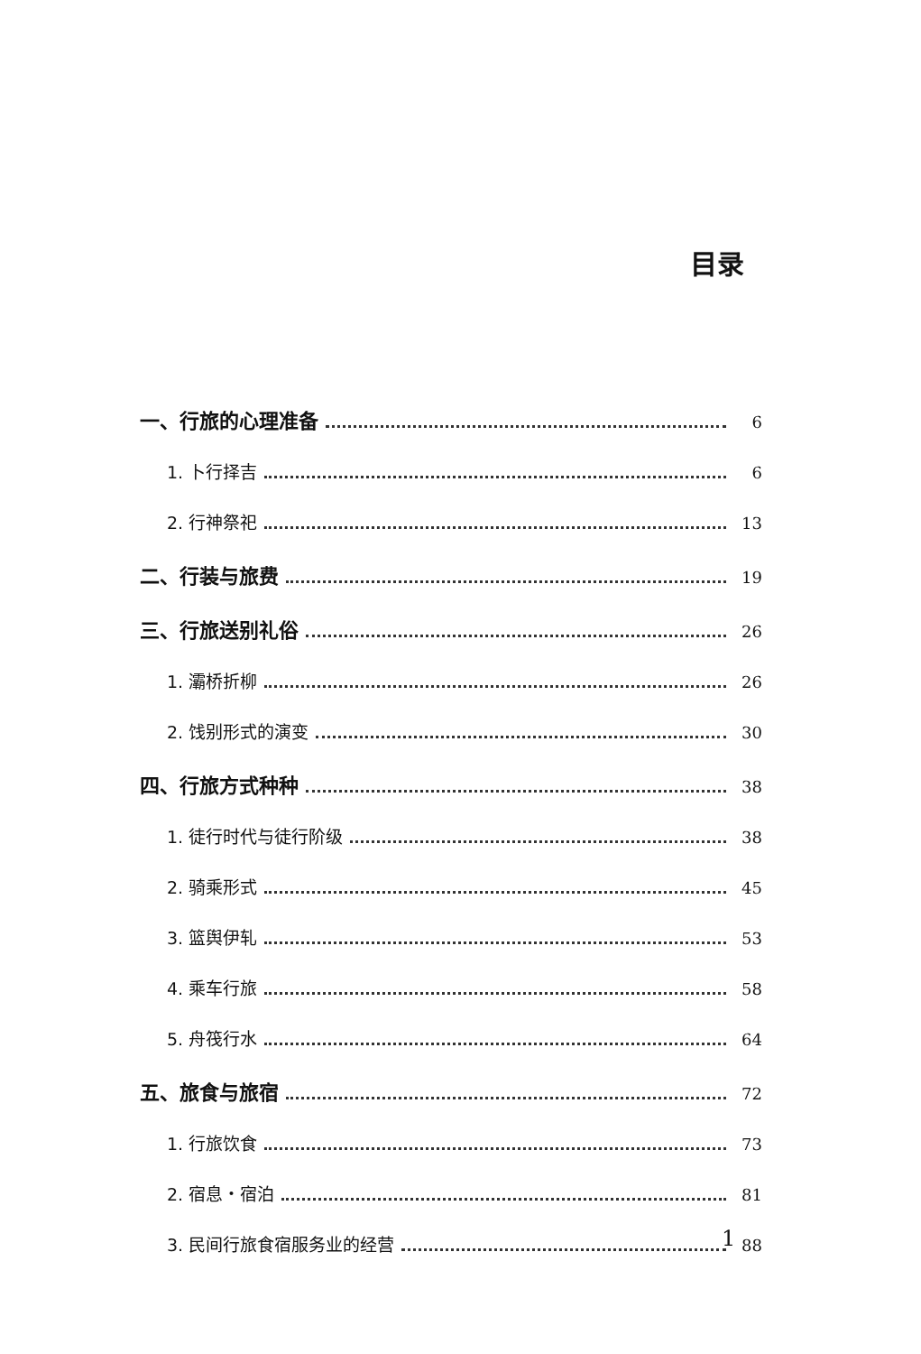目录
一、行旅的心理准备 6
1. 卜行择吉 6
2. 行神祭祀 13
二、行装与旅费 19
三、行旅送别礼俗 26
1. 灞桥折柳 26
2. 饯别形式的演变 30
四、行旅方式种种 38
1. 徒行时代与徒行阶级 38
2. 骑乘形式 45
3. 篮舆伊轧 53
4. 乘车行旅 58
5. 舟筏行水 64
五、旅食与旅宿 72
1. 行旅饮食 73
2. 宿息・宿泊 81
3. 民间行旅食宿服务业的经营 88
1